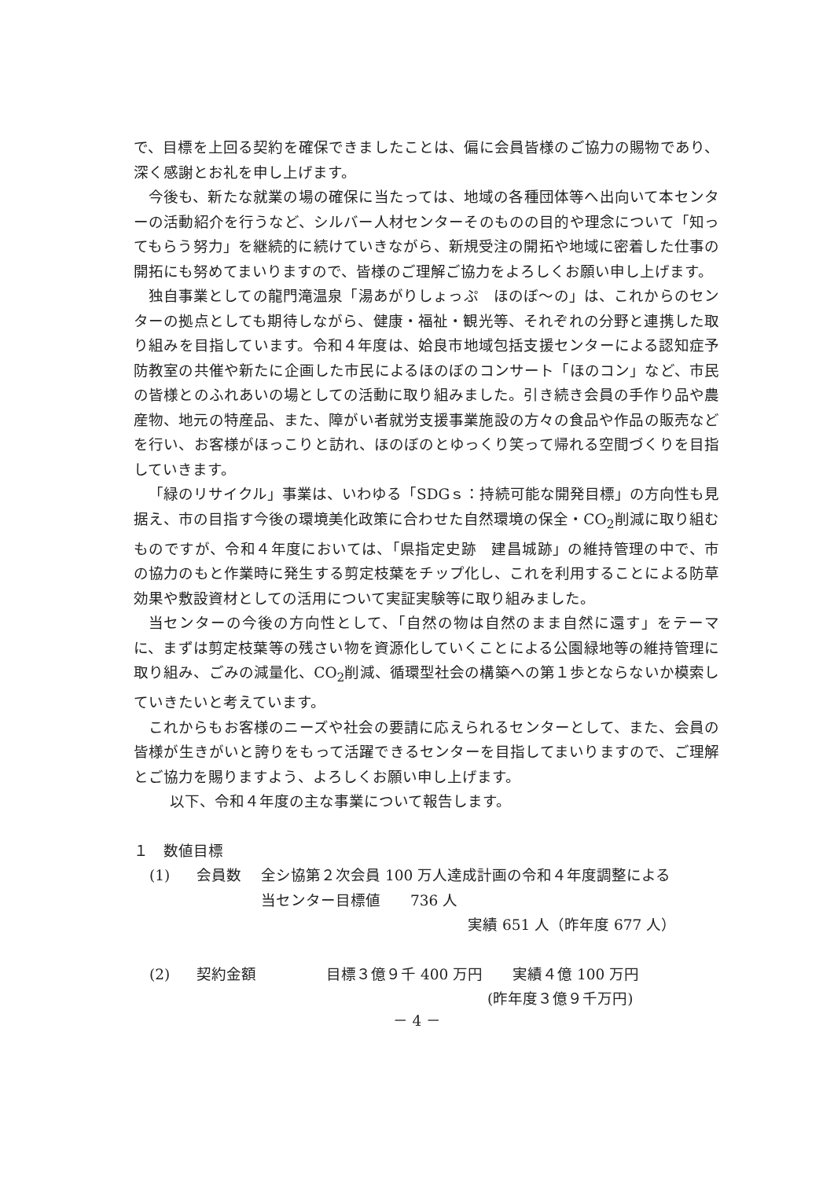で、目標を上回る契約を確保できましたことは、偏に会員皆様のご協力の賜物であり、深く感謝とお礼を申し上げます。
今後も、新たな就業の場の確保に当たっては、地域の各種団体等へ出向いて本センターの活動紹介を行うなど、シルバー人材センターそのものの目的や理念について「知ってもらう努力」を継続的に続けていきながら、新規受注の開拓や地域に密着した仕事の開拓にも努めてまいりますので、皆様のご理解ご協力をよろしくお願い申し上げます。
独自事業としての龍門滝温泉「湯あがりしょっぷ　ほのぼ～の」は、これからのセンターの拠点としても期待しながら、健康・福祉・観光等、それぞれの分野と連携した取り組みを目指しています。令和４年度は、姶良市地域包括支援センターによる認知症予防教室の共催や新たに企画した市民によるほのぼのコンサート「ほのコン」など、市民の皆様とのふれあいの場としての活動に取り組みました。引き続き会員の手作り品や農産物、地元の特産品、また、障がい者就労支援事業施設の方々の食品や作品の販売などを行い、お客様がほっこりと訪れ、ほのぼのとゆっくり笑って帰れる空間づくりを目指していきます。
「緑のリサイクル」事業は、いわゆる「SDGｓ：持続可能な開発目標」の方向性も見据え、市の目指す今後の環境美化政策に合わせた自然環境の保全・CO<sub>2</sub>削減に取り組むものですが、令和４年度においては、「県指定史跡　建昌城跡」の維持管理の中で、市の協力のもと作業時に発生する剪定枝葉をチップ化し、これを利用することによる防草効果や敷設資材としての活用について実証実験等に取り組みました。
当センターの今後の方向性として、「自然の物は自然のまま自然に還す」をテーマに、まずは剪定枝葉等の残さい物を資源化していくことによる公園緑地等の維持管理に取り組み、ごみの減量化、CO<sub>2</sub>削減、循環型社会の構築への第１歩とならないか模索していきたいと考えています。
これからもお客様のニーズや社会の要請に応えられるセンターとして、また、会員の皆様が生きがいと誇りをもって活躍できるセンターを目指してまいりますので、ご理解とご協力を賜りますよう、よろしくお願い申し上げます。
以下、令和４年度の主な事業について報告します。
１　数値目標
(1) 会員数 全シ協第２次会員 100 万人達成計画の令和４年度調整による
当センター目標値　　736 人
実績 651 人（昨年度 677 人）
(2) 契約金額 目標３億９千 400 万円　　実績４億 100 万円
(昨年度３億９千万円)
－ 4 －